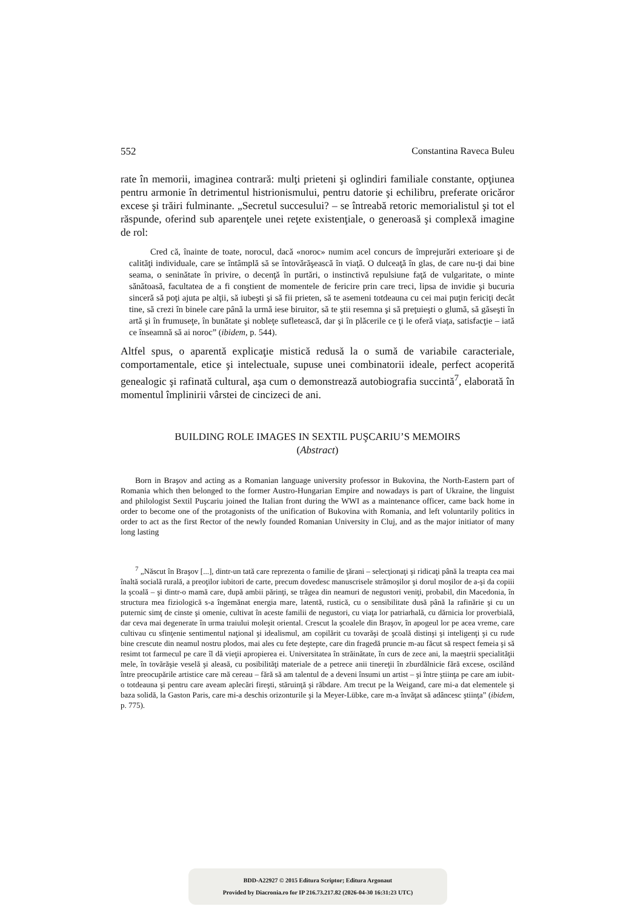552 Constantina Raveca Buleu
rate în memorii, imaginea contrară: mulţi prieteni şi oglindiri familiale constante, opţiunea pentru armonie în detrimentul histrionismului, pentru datorie şi echilibru, preferate oricăror excese şi trăiri fulminante. „Secretul succesului? – se întreabă retoric memorialistul şi tot el răspunde, oferind sub aparenţele unei reţete existenţiale, o generoasă şi complexă imagine de rol:
Cred că, înainte de toate, norocul, dacă «noroc» numim acel concurs de împrejurări exterioare şi de calităţi individuale, care se întâmplă să se întovărăşească în viaţă. O dulceaţă în glas, de care nu-ţi dai bine seama, o seninătate în privire, o decenţă în purtări, o instinctivă repulsiune faţă de vulgaritate, o minte sănătoasă, facultatea de a fi conştient de momentele de fericire prin care treci, lipsa de invidie şi bucuria sinceră să poţi ajuta pe alţii, să iubeşti şi să fii prieten, să te asemeni totdeauna cu cei mai puţin fericiţi decât tine, să crezi în binele care până la urmă iese biruitor, să te ştii resemna şi să preţuieşti o glumă, să găseşti în artă şi în frumuseţe, în bunătate şi nobleţe sufletească, dar şi în plăcerile ce ţi le oferă viaţa, satisfacţie – iată ce înseamnă să ai noroc” (ibidem, p. 544).
Altfel spus, o aparentă explicaţie mistică redusă la o sumă de variabile caracteriale, comportamentale, etice şi intelectuale, supuse unei combinatorii ideale, perfect acoperită genealogic şi rafinată cultural, aşa cum o demonstrează autobiografia succintă<sup>7</sup>, elaborată în momentul împlinirii vârstei de cincizeci de ani.
BUILDING ROLE IMAGES IN SEXTIL PUŞCARIU’S MEMOIRS
(Abstract)
Born in Braşov and acting as a Romanian language university professor in Bukovina, the North-Eastern part of Romania which then belonged to the former Austro-Hungarian Empire and nowadays is part of Ukraine, the linguist and philologist Sextil Puşcariu joined the Italian front during the WWI as a maintenance officer, came back home in order to become one of the protagonists of the unification of Bukovina with Romania, and left voluntarily politics in order to act as the first Rector of the newly founded Romanian University in Cluj, and as the major initiator of many long lasting
<sup>7</sup> „Născut în Braşov [...], dintr-un tată care reprezenta o familie de ţărani – selecţionaţi şi ridicaţi până la treapta cea mai înaltă socială rurală, a preoţilor iubitori de carte, precum dovedesc manuscrisele strămoşilor şi dorul moşilor de a-şi da copiii la şcoală – şi dintr-o mamă care, după ambii părinţi, se trăgea din neamuri de negustori veniţi, probabil, din Macedonia, în structura mea fiziologică s-a îngemănat energia mare, latentă, rustică, cu o sensibilitate dusă până la rafinărie şi cu un puternic simţ de cinste şi omenie, cultivat în aceste familii de negustori, cu viaţa lor patriarhală, cu dărnicia lor proverbială, dar ceva mai degenerate în urma traiului moleşit oriental. Crescut la şcoalele din Braşov, în apogeul lor pe acea vreme, care cultivau cu sfinţenie sentimentul naţional şi idealismul, am copilărit cu tovarăşi de şcoală distinşi şi inteligenţi şi cu rude bine crescute din neamul nostru plodos, mai ales cu fete deştepte, care din fragedă pruncie m-au făcut să respect femeia şi să resimt tot farmecul pe care îl dă vieţii apropierea ei. Universitatea în străinătate, în curs de zece ani, la maeştrii specialităţii mele, în tovărăşie veselă şi aleasă, cu posibilităţi materiale de a petrece anii tinereţii în zburdălnicie fără excese, oscilând între preocupările artistice care mă cereau – fără să am talentul de a deveni însumi un artist – şi între ştiinţa pe care am iubit-o totdeauna şi pentru care aveam aplecări fireşti, stăruinţă şi răbdare. Am trecut pe la Weigand, care mi-a dat elementele şi baza solidă, la Gaston Paris, care mi-a deschis orizonturile şi la Meyer-Lübke, care m-a învăţat să adâncesc ştiinţa” (ibidem, p. 775).
BDD-A22927 © 2015 Editura Scriptor; Editura Argonaut
Provided by Diacronia.ro for IP 216.73.217.82 (2026-04-30 16:31:23 UTC)